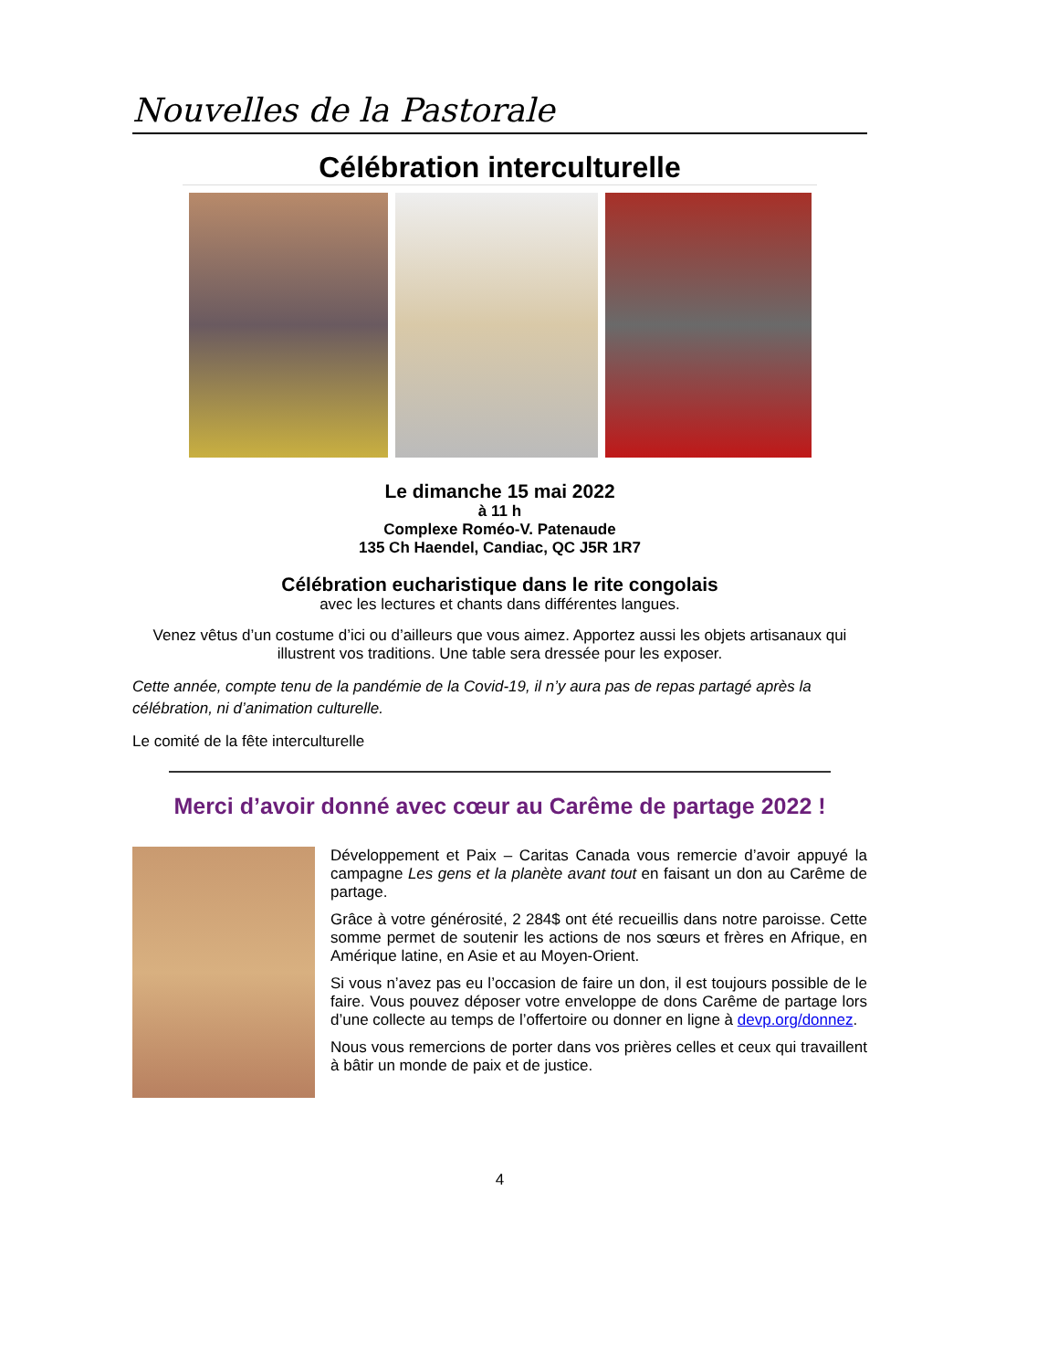Nouvelles de la Pastorale
Célébration interculturelle
Le dimanche 15 mai 2022
à 11 h
Complexe Roméo-V. Patenaude
135 Ch Haendel, Candiac, QC J5R 1R7
Célébration eucharistique dans le rite congolais
avec les lectures et chants dans différentes langues.
Venez vêtus d’un costume d’ici ou d’ailleurs que vous aimez. Apportez aussi les objets artisanaux qui illustrent vos traditions. Une table sera dressée pour les exposer.
Cette année, compte tenu de la pandémie de la Covid-19, il n’y aura pas de repas partagé après la célébration, ni d’animation culturelle.
Le comité de la fête interculturelle
Merci d’avoir donné avec cœur au Carême de partage 2022 !
Développement et Paix – Caritas Canada vous remercie d’avoir appuyé la campagne Les gens et la planète avant tout en faisant un don au Carême de partage.
Grâce à votre générosité, 2 284$ ont été recueillis dans notre paroisse. Cette somme permet de soutenir les actions de nos sœurs et frères en Afrique, en Amérique latine, en Asie et au Moyen-Orient.
Si vous n’avez pas eu l’occasion de faire un don, il est toujours possible de le faire. Vous pouvez déposer votre enveloppe de dons Carême de partage lors d’une collecte au temps de l’offertoire ou donner en ligne à devp.org/donnez.
Nous vous remercions de porter dans vos prières celles et ceux qui travaillent à bâtir un monde de paix et de justice.
4